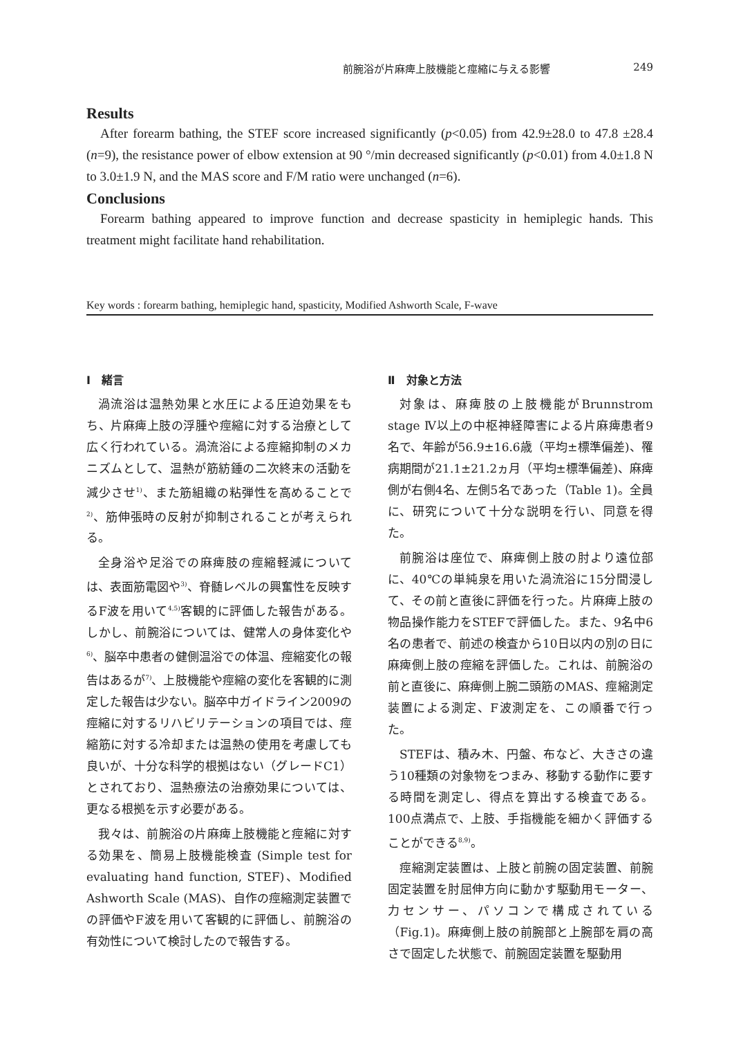前腕浴が片麻痺上肢機能と痙縮に与える影響 249
Results
After forearm bathing, the STEF score increased significantly (p<0.05) from 42.9±28.0 to 47.8 ±28.4 (n=9), the resistance power of elbow extension at 90 °/min decreased significantly (p<0.01) from 4.0±1.8 N to 3.0±1.9 N, and the MAS score and F/M ratio were unchanged (n=6).
Conclusions
Forearm bathing appeared to improve function and decrease spasticity in hemiplegic hands. This treatment might facilitate hand rehabilitation.
Key words : forearm bathing, hemiplegic hand, spasticity, Modified Ashworth Scale, F-wave
Ⅰ　緒言
渦流浴は温熱効果と水圧による圧迫効果をもち、片麻痺上肢の浮腫や痙縮に対する治療として広く行われている。渦流浴による痙縮抑制のメカニズムとして、温熱が筋紡錘の二次終末の活動を減少させ<sup>1)</sup>、また筋組織の粘弾性を高めることで<sup>2)</sup>、筋伸張時の反射が抑制されることが考えられる。
全身浴や足浴での麻痺肢の痙縮軽減については、表面筋電図や<sup>3)</sup>、脊髄レベルの興奮性を反映するF波を用いて<sup>4,5)</sup>客観的に評価した報告がある。しかし、前腕浴については、健常人の身体変化や<sup>6)</sup>、脳卒中患者の健側温浴での体温、痙縮変化の報告はあるが<sup>7)</sup>、上肢機能や痙縮の変化を客観的に測定した報告は少ない。脳卒中ガイドライン2009の痙縮に対するリハビリテーションの項目では、痙縮筋に対する冷却または温熱の使用を考慮しても良いが、十分な科学的根拠はない（グレードC1）とされており、温熱療法の治療効果については、更なる根拠を示す必要がある。
我々は、前腕浴の片麻痺上肢機能と痙縮に対する効果を、簡易上肢機能検査 (Simple test for evaluating hand function, STEF)、Modified Ashworth Scale (MAS)、自作の痙縮測定装置での評価やF波を用いて客観的に評価し、前腕浴の有効性について検討したので報告する。
Ⅱ　対象と方法
対象は、麻痺肢の上肢機能がBrunnstrom stage Ⅳ以上の中枢神経障害による片麻痺患者9名で、年齢が56.9±16.6歳（平均±標準偏差)、罹病期間が21.1±21.2ヵ月（平均±標準偏差)、麻痺側が右側4名、左側5名であった（Table 1)。全員に、研究について十分な説明を行い、同意を得た。
前腕浴は座位で、麻痺側上肢の肘より遠位部に、40℃の単純泉を用いた渦流浴に15分間浸して、その前と直後に評価を行った。片麻痺上肢の物品操作能力をSTEFで評価した。また、9名中6名の患者で、前述の検査から10日以内の別の日に麻痺側上肢の痙縮を評価した。これは、前腕浴の前と直後に、麻痺側上腕二頭筋のMAS、痙縮測定装置による測定、F波測定を、この順番で行った。
STEFは、積み木、円盤、布など、大きさの違う10種類の対象物をつまみ、移動する動作に要する時間を測定し、得点を算出する検査である。100点満点で、上肢、手指機能を細かく評価することができる<sup>8,9)</sup>。
痙縮測定装置は、上肢と前腕の固定装置、前腕固定装置を肘屈伸方向に動かす駆動用モーター、力センサー、パソコンで構成されている（Fig.1)。麻痺側上肢の前腕部と上腕部を肩の高さで固定した状態で、前腕固定装置を駆動用